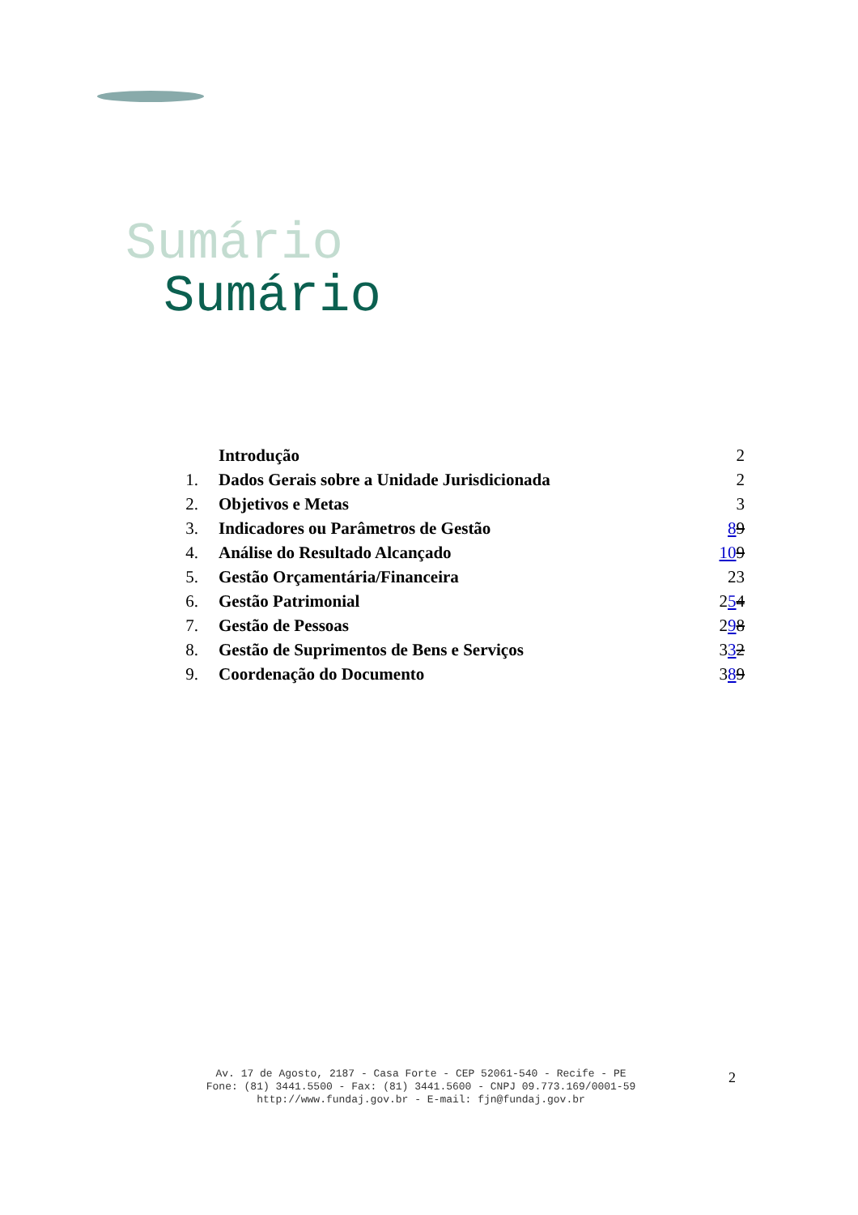Sumário
Sumário
| | Introdução | 2 |
| 1. | Dados Gerais sobre a Unidade Jurisdicionada | 2 |
| 2. | Objetivos e Metas | 3 |
| 3. | Indicadores ou Parâmetros de Gestão | 8 9 |
| 4. | Análise do Resultado Alcançado | 10 9 |
| 5. | Gestão Orçamentária/Financeira | 23 |
| 6. | Gestão Patrimonial | 2 5 4 |
| 7. | Gestão de Pessoas | 2 9 8 |
| 8. | Gestão de Suprimentos de Bens e Serviços | 3 3 2 |
| 9. | Coordenação do Documento | 3 8 9 |
Av. 17 de Agosto, 2187 - Casa Forte - CEP 52061-540 - Recife - PE
Fone: (81) 3441.5500 - Fax: (81) 3441.5600 - CNPJ 09.773.169/0001-59
http://www.fundaj.gov.br - E-mail: fjn@fundaj.gov.br
2